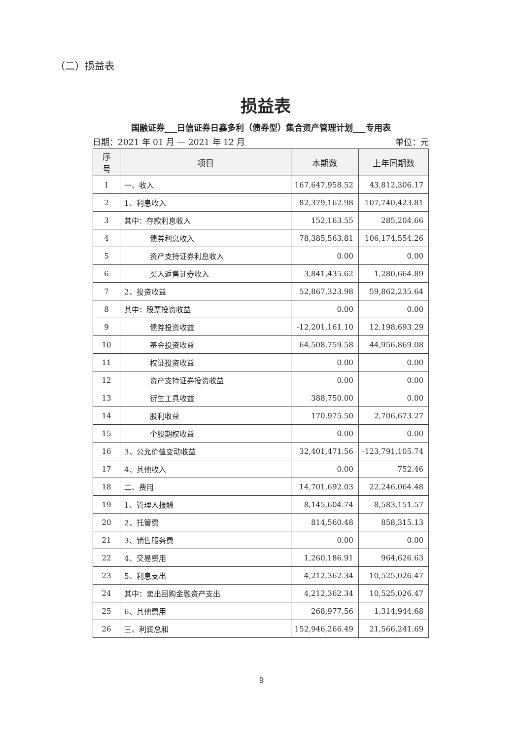（二）损益表
损益表
国融证券___日信证券日鑫多利（债券型）集合资产管理计划___专用表
日期：2021 年 01 月 — 2021 年 12 月 单位：元
| 序 号 | 项目 | 本期数 | 上年同期数 |
| --- | --- | --- | --- |
| 1 | 一、收入 | 167,647,958.52 | 43,812,306.17 |
| 2 | 1、利息收入 | 82,379,162.98 | 107,740,423.81 |
| 3 | 其中：存款利息收入 | 152,163.55 | 285,204.66 |
| 4 | 债券利息收入 | 78,385,563.81 | 106,174,554.26 |
| 5 | 资产支持证券利息收入 | 0.00 | 0.00 |
| 6 | 买入返售证券收入 | 3,841,435.62 | 1,280,664.89 |
| 7 | 2、投资收益 | 52,867,323.98 | 59,862,235.64 |
| 8 | 其中：股票投资收益 | 0.00 | 0.00 |
| 9 | 债券投资收益 | -12,201,161.10 | 12,198,693.29 |
| 10 | 基金投资收益 | 64,508,759.58 | 44,956,869.08 |
| 11 | 权证投资收益 | 0.00 | 0.00 |
| 12 | 资产支持证券投资收益 | 0.00 | 0.00 |
| 13 | 衍生工具收益 | 388,750.00 | 0.00 |
| 14 | 股利收益 | 170,975.50 | 2,706,673.27 |
| 15 | 个股期权收益 | 0.00 | 0.00 |
| 16 | 3、公允价值变动收益 | 32,401,471.56 | -123,791,105.74 |
| 17 | 4、其他收入 | 0.00 | 752.46 |
| 18 | 二、费用 | 14,701,692.03 | 22,246,064.48 |
| 19 | 1、管理人报酬 | 8,145,604.74 | 8,583,151.57 |
| 20 | 2、托管费 | 814,560.48 | 858,315.13 |
| 21 | 3、销售服务费 | 0.00 | 0.00 |
| 22 | 4、交易费用 | 1,260,186.91 | 964,626.63 |
| 23 | 5、利息支出 | 4,212,362.34 | 10,525,026.47 |
| 24 | 其中：卖出回购金融资产支出 | 4,212,362.34 | 10,525,026.47 |
| 25 | 6、其他费用 | 268,977.56 | 1,314,944.68 |
| 26 | 三、利润总和 | 152,946,266.49 | 21,566,241.69 |
9